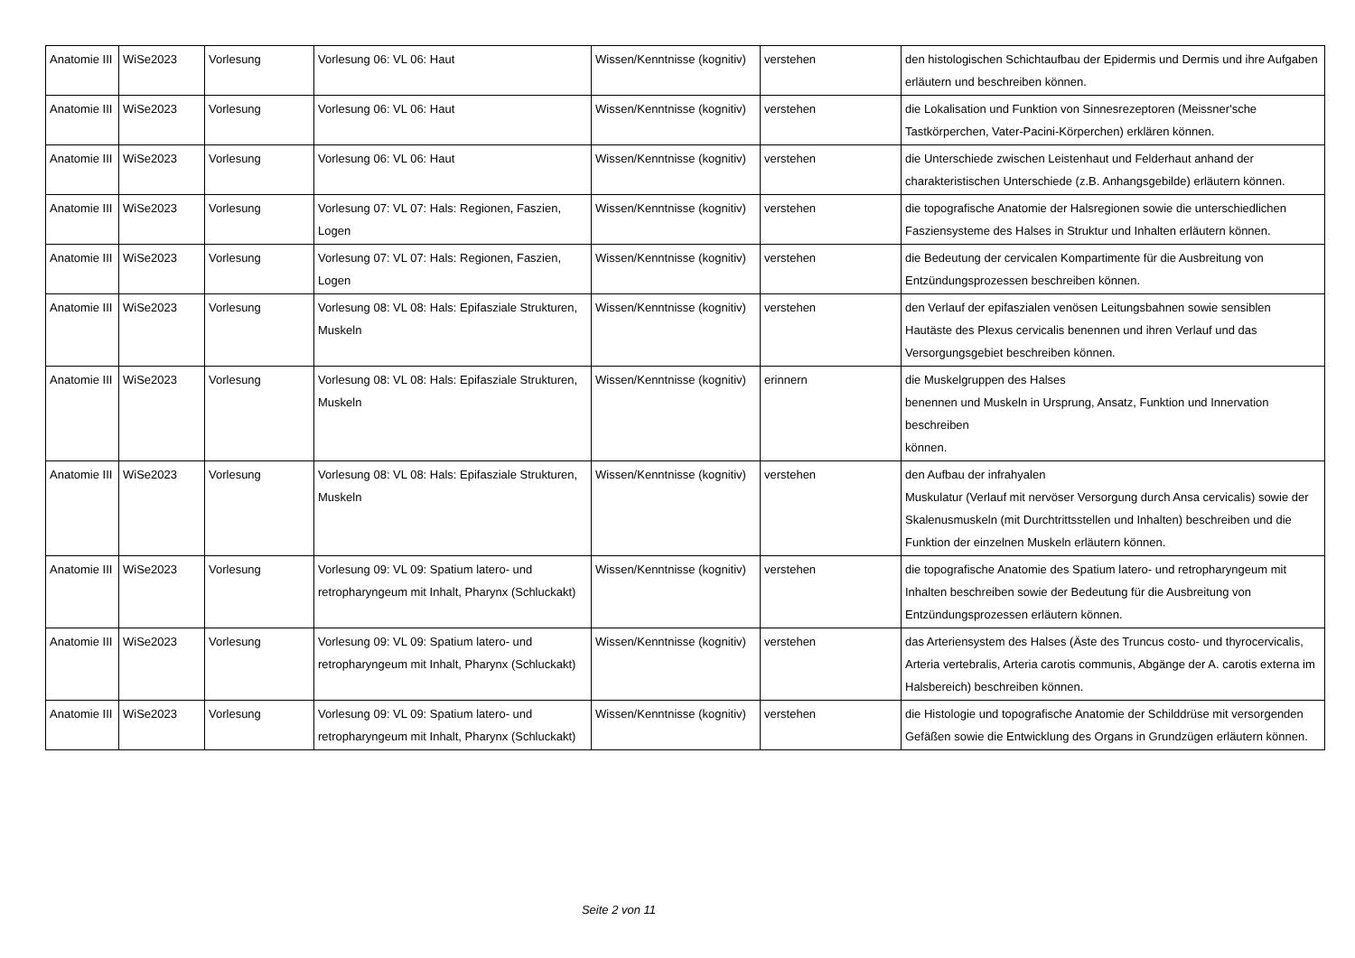| Anatomie III | WiSe2023 | Vorlesung | Vorlesung 06: VL 06: Haut | Wissen/Kenntnisse (kognitiv) | verstehen | den histologischen Schichtaufbau der Epidermis und Dermis und ihre Aufgaben erläutern und beschreiben können. |
| Anatomie III | WiSe2023 | Vorlesung | Vorlesung 06: VL 06: Haut | Wissen/Kenntnisse (kognitiv) | verstehen | die Lokalisation und Funktion von Sinnesrezeptoren (Meissner'sche Tastkörperchen, Vater-Pacini-Körperchen) erklären können. |
| Anatomie III | WiSe2023 | Vorlesung | Vorlesung 06: VL 06: Haut | Wissen/Kenntnisse (kognitiv) | verstehen | die Unterschiede zwischen Leistenhaut und Felderhaut anhand der charakteristischen Unterschiede (z.B. Anhangsgebilde) erläutern können. |
| Anatomie III | WiSe2023 | Vorlesung | Vorlesung 07: VL 07: Hals: Regionen, Faszien, Logen | Wissen/Kenntnisse (kognitiv) | verstehen | die topografische Anatomie der Halsregionen sowie die unterschiedlichen Fasziensysteme des Halses in Struktur und Inhalten erläutern können. |
| Anatomie III | WiSe2023 | Vorlesung | Vorlesung 07: VL 07: Hals: Regionen, Faszien, Logen | Wissen/Kenntnisse (kognitiv) | verstehen | die Bedeutung der cervicalen Kompartimente für die Ausbreitung von Entzündungsprozessen beschreiben können. |
| Anatomie III | WiSe2023 | Vorlesung | Vorlesung 08: VL 08: Hals: Epifasziale Strukturen, Muskeln | Wissen/Kenntnisse (kognitiv) | verstehen | den Verlauf der epifaszialen venösen Leitungsbahnen sowie sensiblen Hautäste des Plexus cervicalis benennen und ihren Verlauf und das Versorgungsgebiet beschreiben können. |
| Anatomie III | WiSe2023 | Vorlesung | Vorlesung 08: VL 08: Hals: Epifasziale Strukturen, Muskeln | Wissen/Kenntnisse (kognitiv) | erinnern | die Muskelgruppen des Halses benennen und Muskeln in Ursprung, Ansatz, Funktion und Innervation beschreiben können. |
| Anatomie III | WiSe2023 | Vorlesung | Vorlesung 08: VL 08: Hals: Epifasziale Strukturen, Muskeln | Wissen/Kenntnisse (kognitiv) | verstehen | den Aufbau der infrahyalen Muskulatur (Verlauf mit nervöser Versorgung durch Ansa cervicalis) sowie der Skalenusmuskeln (mit Durchtrittsstellen und Inhalten) beschreiben und die Funktion der einzelnen Muskeln erläutern können. |
| Anatomie III | WiSe2023 | Vorlesung | Vorlesung 09: VL 09: Spatium latero- und retropharyngeum mit Inhalt, Pharynx (Schluckakt) | Wissen/Kenntnisse (kognitiv) | verstehen | die topografische Anatomie des Spatium latero- und retropharyngeum mit Inhalten beschreiben sowie der Bedeutung für die Ausbreitung von Entzündungsprozessen erläutern können. |
| Anatomie III | WiSe2023 | Vorlesung | Vorlesung 09: VL 09: Spatium latero- und retropharyngeum mit Inhalt, Pharynx (Schluckakt) | Wissen/Kenntnisse (kognitiv) | verstehen | das Arteriensystem des Halses (Äste des Truncus costo- und thyrocervicalis, Arteria vertebralis, Arteria carotis communis, Abgänge der A. carotis externa im Halsbereich) beschreiben können. |
| Anatomie III | WiSe2023 | Vorlesung | Vorlesung 09: VL 09: Spatium latero- und retropharyngeum mit Inhalt, Pharynx (Schluckakt) | Wissen/Kenntnisse (kognitiv) | verstehen | die Histologie und topografische Anatomie der Schilddrüse mit versorgenden Gefäßen sowie die Entwicklung des Organs in Grundzügen erläutern können. |
Seite 2 von 11